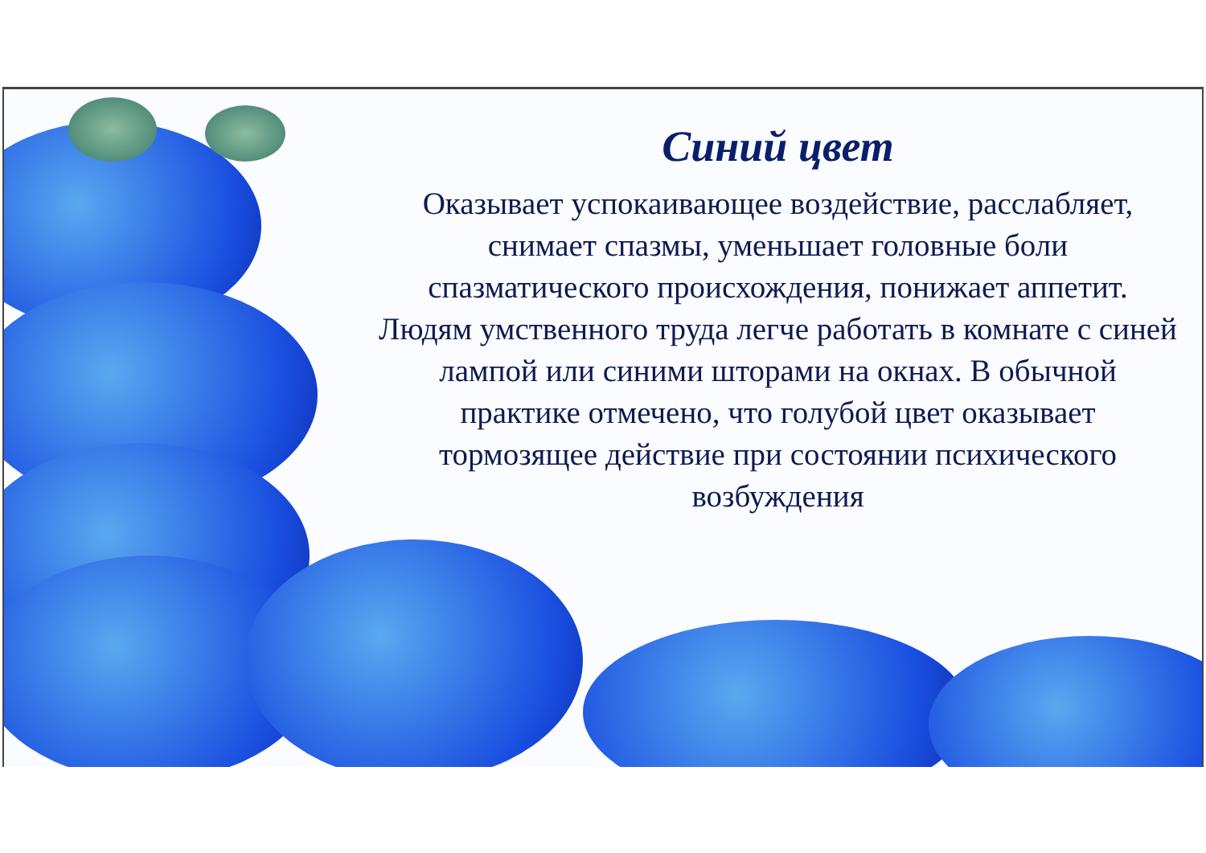Синий цвет
Оказывает успокаивающее воздействие, расслабляет, снимает спазмы, уменьшает головные боли спазматического происхождения, понижает аппетит. Людям умственного труда легче работать в комнате с синей лампой или синими шторами на окнах. В обычной практике отмечено, что голубой цвет оказывает тормозящее действие при состоянии психического возбуждения